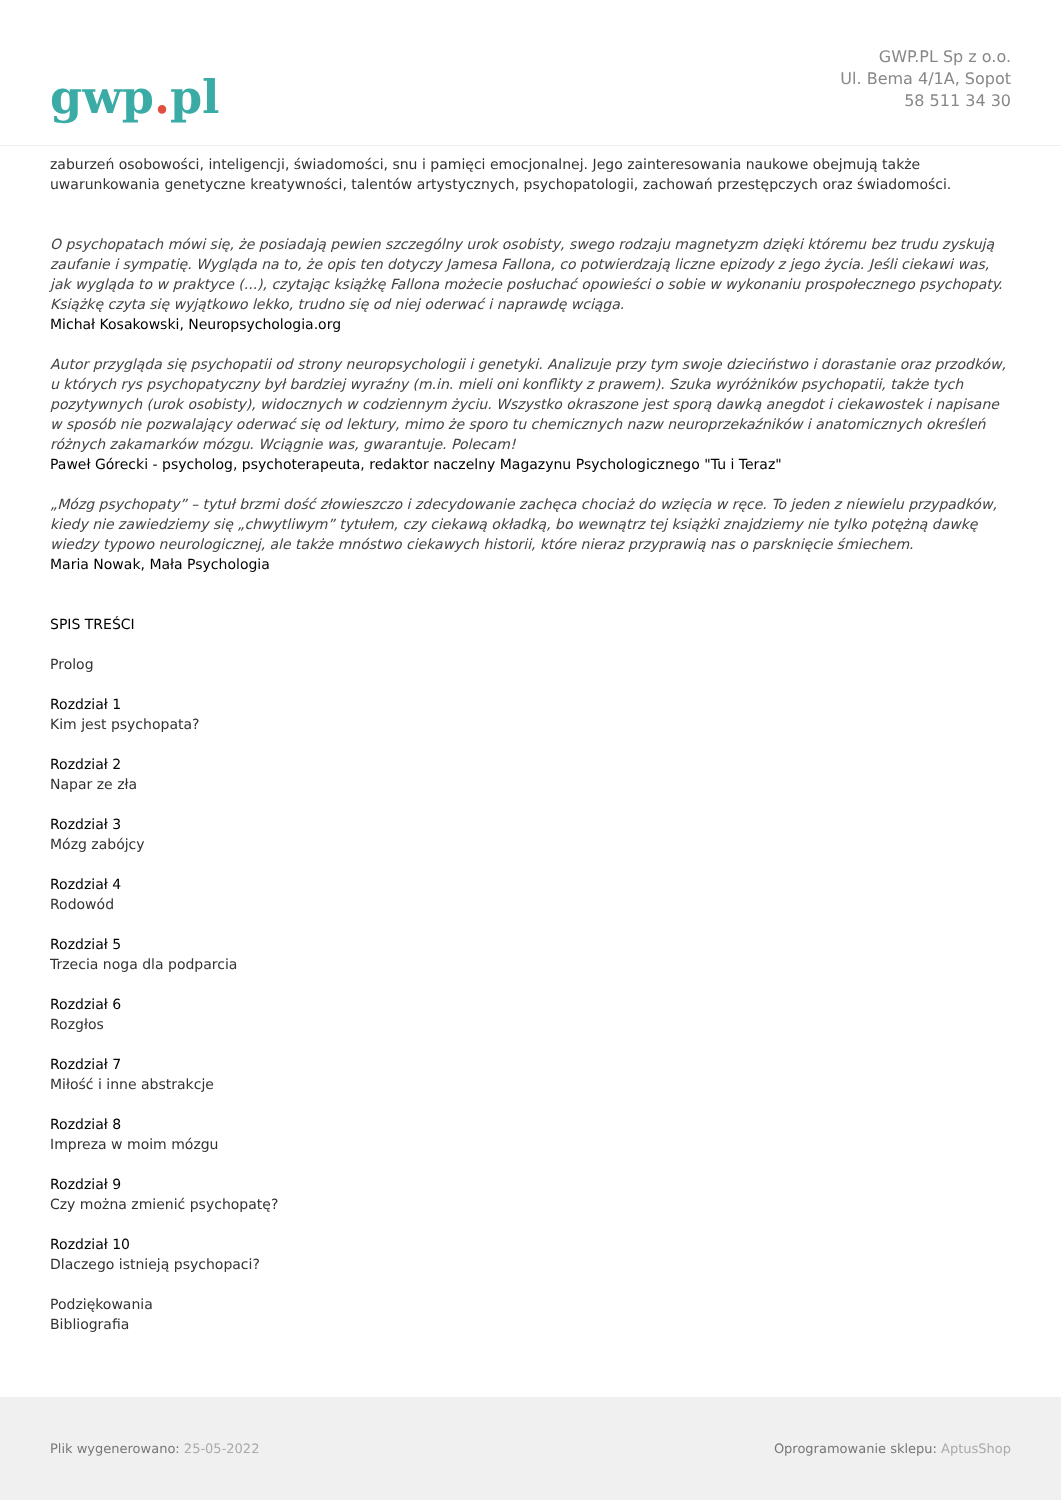gwp. pl
GWP.PL Sp z o.o.
Ul. Bema 4/1A, Sopot
58 511 34 30
zaburzeń osobowości, inteligencji, świadomości, snu i pamięci emocjonalnej. Jego zainteresowania naukowe obejmują także uwarunkowania genetyczne kreatywności, talentów artystycznych, psychopatologii, zachowań przestępczych oraz świadomości.
O psychopatach mówi się, że posiadają pewien szczególny urok osobisty, swego rodzaju magnetyzm dzięki któremu bez trudu zyskują zaufanie i sympatię. Wygląda na to, że opis ten dotyczy Jamesa Fallona, co potwierdzają liczne epizody z jego życia. Jeśli ciekawi was, jak wygląda to w praktyce (...), czytając książkę Fallona możecie posłuchać opowieści o sobie w wykonaniu prospołecznego psychopaty. Książkę czyta się wyjątkowo lekko, trudno się od niej oderwać i naprawdę wciąga.
Michał Kosakowski, Neuropsychologia.org
Autor przygląda się psychopatii od strony neuropsychologii i genetyki. Analizuje przy tym swoje dzieciństwo i dorastanie oraz przodków, u których rys psychopatyczny był bardziej wyraźny (m.in. mieli oni konflikty z prawem). Szuka wyróżników psychopatii, także tych pozytywnych (urok osobisty), widocznych w codziennym życiu. Wszystko okraszone jest sporą dawką anegdot i ciekawostek i napisane w sposób nie pozwalający oderwać się od lektury, mimo że sporo tu chemicznych nazw neuroprzekaźników i anatomicznych określeń różnych zakamarków mózgu. Wciągnie was, gwarantuje. Polecam!
Paweł Górecki - psycholog, psychoterapeuta, redaktor naczelny Magazynu Psychologicznego "Tu i Teraz"
„Mózg psychopaty” – tytuł brzmi dość złowieszczo i zdecydowanie zachęca chociaż do wzięcia w ręce. To jeden z niewielu przypadków, kiedy nie zawiedziemy się „chwytliwym” tytułem, czy ciekawą okładką, bo wewnątrz tej książki znajdziemy nie tylko potężną dawkę wiedzy typowo neurologicznej, ale także mnóstwo ciekawych historii, które nieraz przyprawią nas o parsknięcie śmiechem.
Maria Nowak, Mała Psychologia
SPIS TREŚCI
Prolog
Rozdział 1
Kim jest psychopata?
Rozdział 2
Napar ze zła
Rozdział 3
Mózg zabójcy
Rozdział 4
Rodowód
Rozdział 5
Trzecia noga dla podparcia
Rozdział 6
Rozgłos
Rozdział 7
Miłość i inne abstrakcje
Rozdział 8
Impreza w moim mózgu
Rozdział 9
Czy można zmienić psychopatę?
Rozdział 10
Dlaczego istnieją psychopaci?
Podziękowania
Bibliografia
Plik wygenerowano: 25-05-2022
Oprogramowanie sklepu: AptusShop